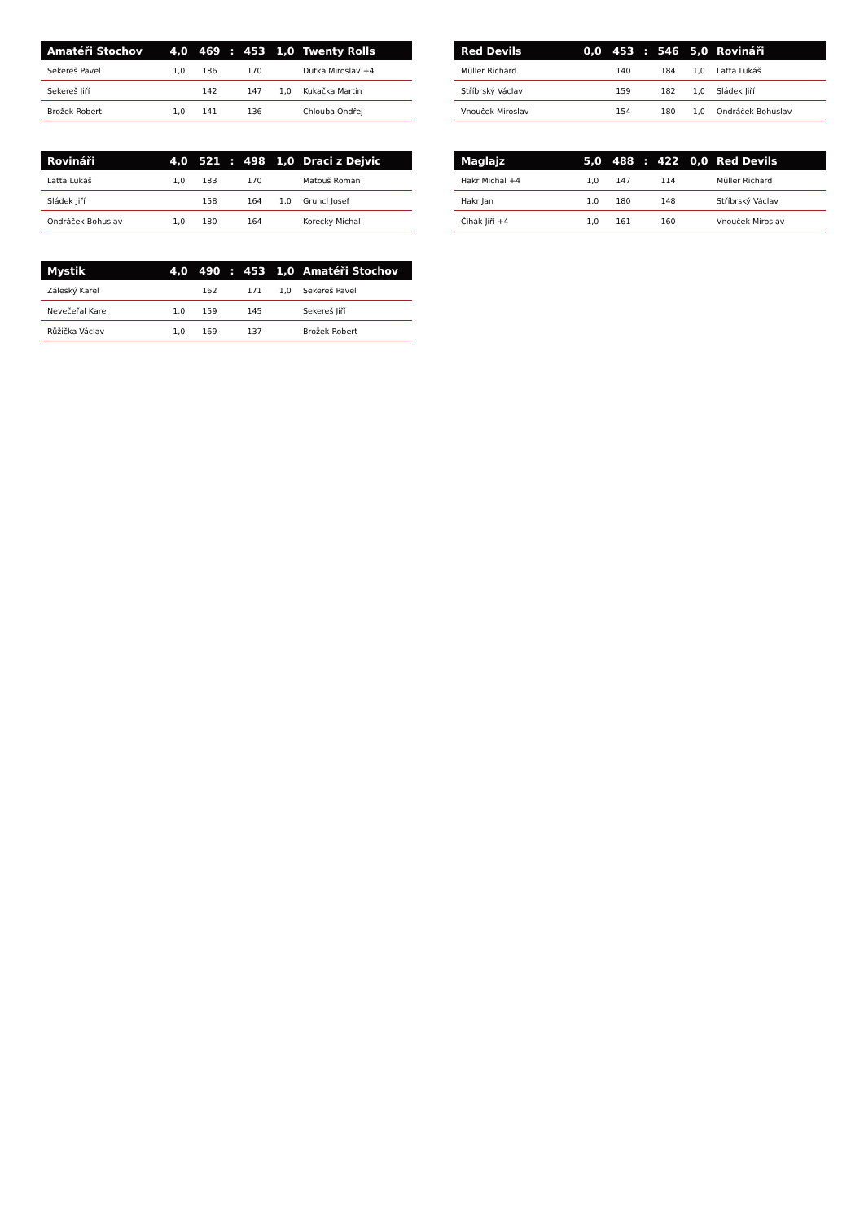| Amatéři Stochov | 4,0 | 469 | : | 453 | 1,0 | Twenty Rolls |
| --- | --- | --- | --- | --- | --- | --- |
| Sekereš Pavel | 1,0 | 186 | | 170 | | Dutka Miroslav +4 |
| Sekereš Jiří | | 142 | | 147 | 1,0 | Kukačka Martin |
| Brožek Robert | 1,0 | 141 | | 136 | | Chlouba Ondřej |
| Red Devils | 0,0 | 453 | : | 546 | 5,0 | Rovináři |
| --- | --- | --- | --- | --- | --- | --- |
| Müller Richard | | 140 | | 184 | 1,0 | Latta Lukáš |
| Stříbrský Václav | | 159 | | 182 | 1,0 | Sládek Jiří |
| Vnouček Miroslav | | 154 | | 180 | 1,0 | Ondráček Bohuslav |
| Rovináři | 4,0 | 521 | : | 498 | 1,0 | Draci z Dejvic |
| --- | --- | --- | --- | --- | --- | --- |
| Latta Lukáš | 1,0 | 183 | | 170 | | Matouš Roman |
| Sládek Jiří | | 158 | | 164 | 1,0 | Gruncl Josef |
| Ondráček Bohuslav | 1,0 | 180 | | 164 | | Korecký Michal |
| Maglajz | 5,0 | 488 | : | 422 | 0,0 | Red Devils |
| --- | --- | --- | --- | --- | --- | --- |
| Hakr Michal +4 | 1,0 | 147 | | 114 | | Müller Richard |
| Hakr Jan | 1,0 | 180 | | 148 | | Stříbrský Václav |
| Čihák Jiří +4 | 1,0 | 161 | | 160 | | Vnouček Miroslav |
| Mystik | 4,0 | 490 | : | 453 | 1,0 | Amatéři Stochov |
| --- | --- | --- | --- | --- | --- | --- |
| Záleský Karel | | 162 | | 171 | 1,0 | Sekereš Pavel |
| Nevečeřal Karel | 1,0 | 159 | | 145 | | Sekereš Jiří |
| Růžička Václav | 1,0 | 169 | | 137 | | Brožek Robert |